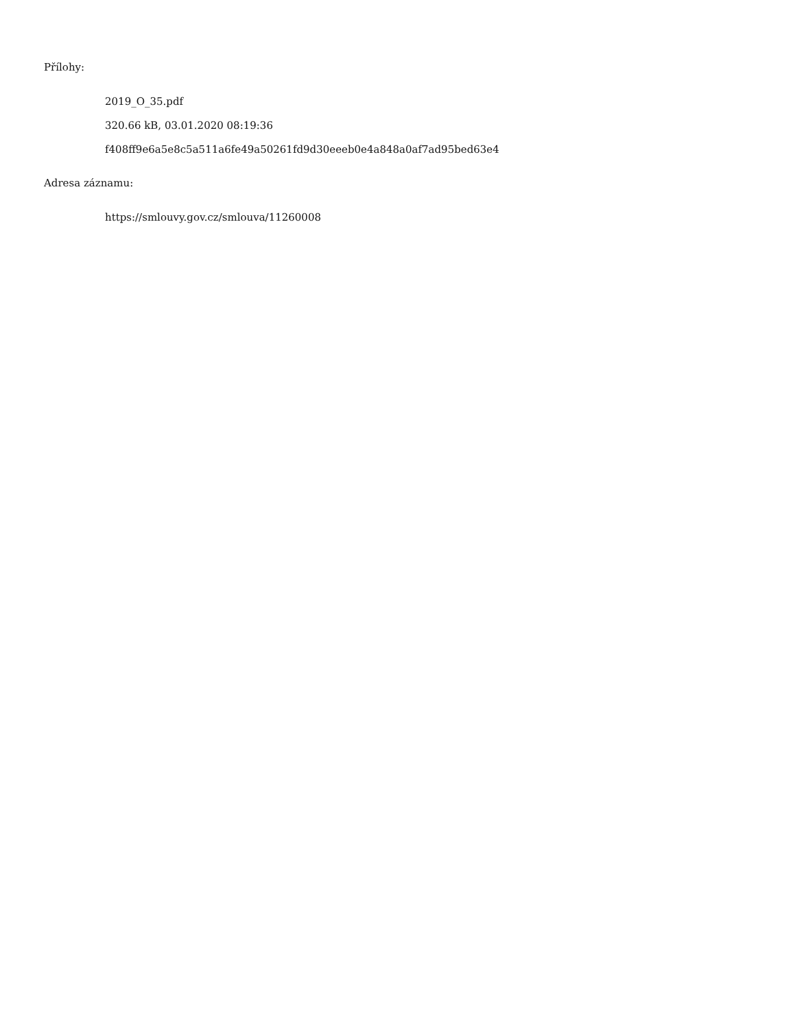Přílohy:
2019_O_35.pdf
320.66 kB, 03.01.2020 08:19:36
f408ff9e6a5e8c5a511a6fe49a50261fd9d30eeeb0e4a848a0af7ad95bed63e4
Adresa záznamu:
https://smlouvy.gov.cz/smlouva/11260008